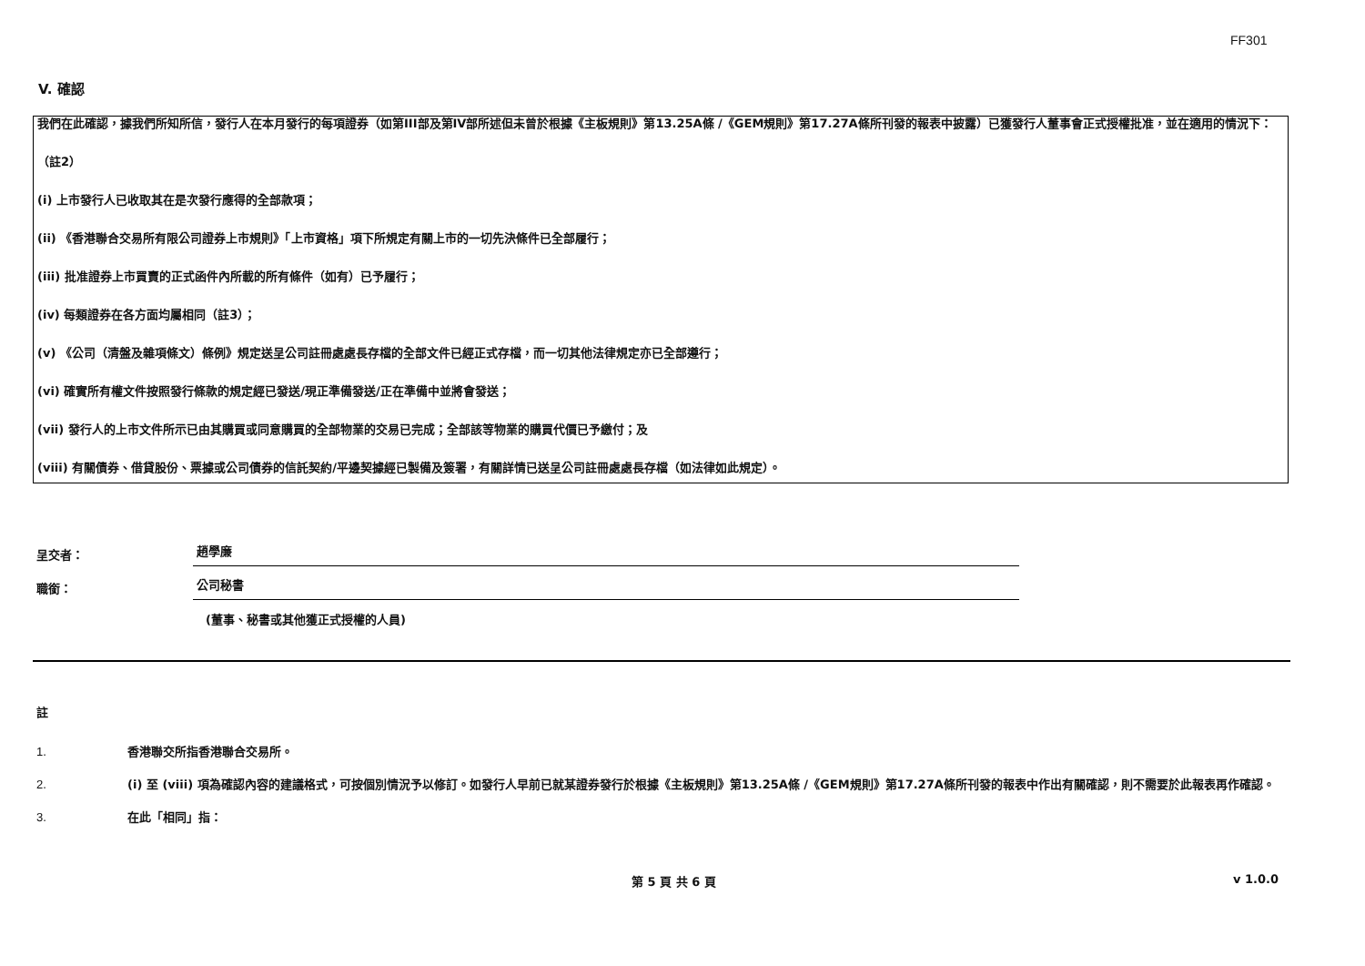FF301
V. 確認
我們在此確認，據我們所知所信，發行人在本月發行的每項證券（如第III部及第IV部所述但未曾於根據《主板規則》第13.25A條 /《GEM規則》第17.27A條所刊發的報表中披露）已獲發行人董事會正式授權批准，並在適用的情況下：
（註2）
(i) 上市發行人已收取其在是次發行應得的全部款項；
(ii) 《香港聯合交易所有限公司證券上市規則》「上市資格」項下所規定有關上市的一切先決條件已全部履行；
(iii) 批准證券上市買賣的正式函件內所載的所有條件（如有）已予履行；
(iv) 每類證券在各方面均屬相同（註3）；
(v) 《公司（清盤及雜項條文）條例》規定送呈公司註冊處處長存檔的全部文件已經正式存檔，而一切其他法律規定亦已全部遵行；
(vi) 確實所有權文件按照發行條款的規定經已發送/現正準備發送/正在準備中並將會發送；
(vii) 發行人的上市文件所示已由其購買或同意購買的全部物業的交易已完成；全部該等物業的購買代價已予繳付；及
(viii) 有關債券、借貸股份、票據或公司債券的信託契約/平邊契據經已製備及簽署，有關詳情已送呈公司註冊處處長存檔（如法律如此規定）。
呈交者： 趙學廉
職銜： 公司秘書
(董事、秘書或其他獲正式授權的人員)
註
1. 香港聯交所指香港聯合交易所。
2. (i) 至 (viii) 項為確認內容的建議格式，可按個別情況予以修訂。如發行人早前已就某證券發行於根據《主板規則》第13.25A條 /《GEM規則》第17.27A條所刊發的報表中作出有關確認，則不需要於此報表再作確認。
3. 在此「相同」指：
第 5 頁 共 6 頁 v 1.0.0